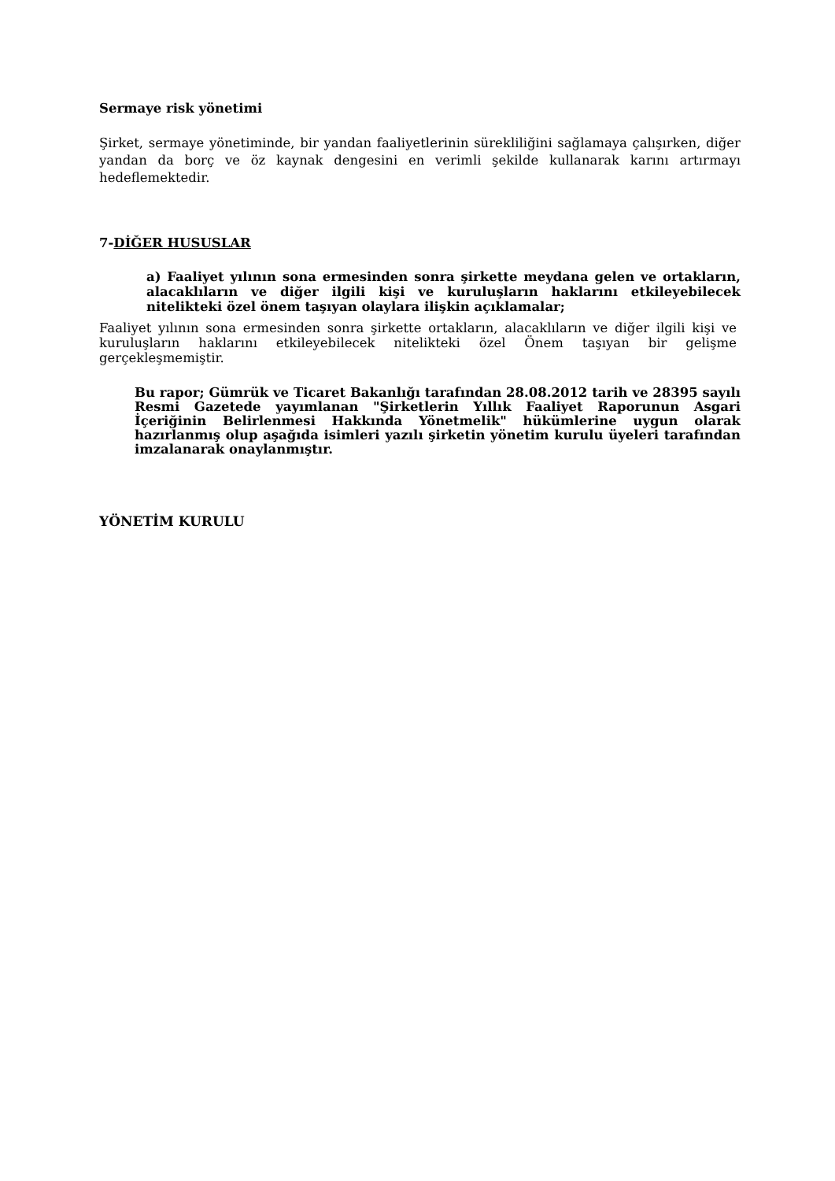Sermaye risk yönetimi
Şirket, sermaye yönetiminde, bir yandan faaliyetlerinin sürekliliğini sağlamaya çalışırken, diğer yandan da borç ve öz kaynak dengesini en verimli şekilde kullanarak karını artırmayı hedeflemektedir.
7-DİĞER HUSUSLAR
a) Faaliyet yılının sona ermesinden sonra şirkette meydana gelen ve ortakların, alacaklıların ve diğer ilgili kişi ve kuruluşların haklarını etkileyebilecek nitelikteki özel önem taşıyan olaylara ilişkin açıklamalar;
Faaliyet yılının sona ermesinden sonra şirkette ortakların, alacaklıların ve diğer ilgili kişi ve kuruluşların haklarını etkileyebilecek nitelikteki özel Önem taşıyan bir gelişme gerçekleşmemiştir.
Bu rapor; Gümrük ve Ticaret Bakanlığı tarafından 28.08.2012 tarih ve 28395 sayılı Resmi Gazetede yayımlanan "Şirketlerin Yıllık Faaliyet Raporunun Asgari İçeriğinin Belirlenmesi Hakkında Yönetmelik" hükümlerine uygun olarak hazırlanmış olup aşağıda isimleri yazılı şirketin yönetim kurulu üyeleri tarafından imzalanarak onaylanmıştır.
YÖNETİM KURULU